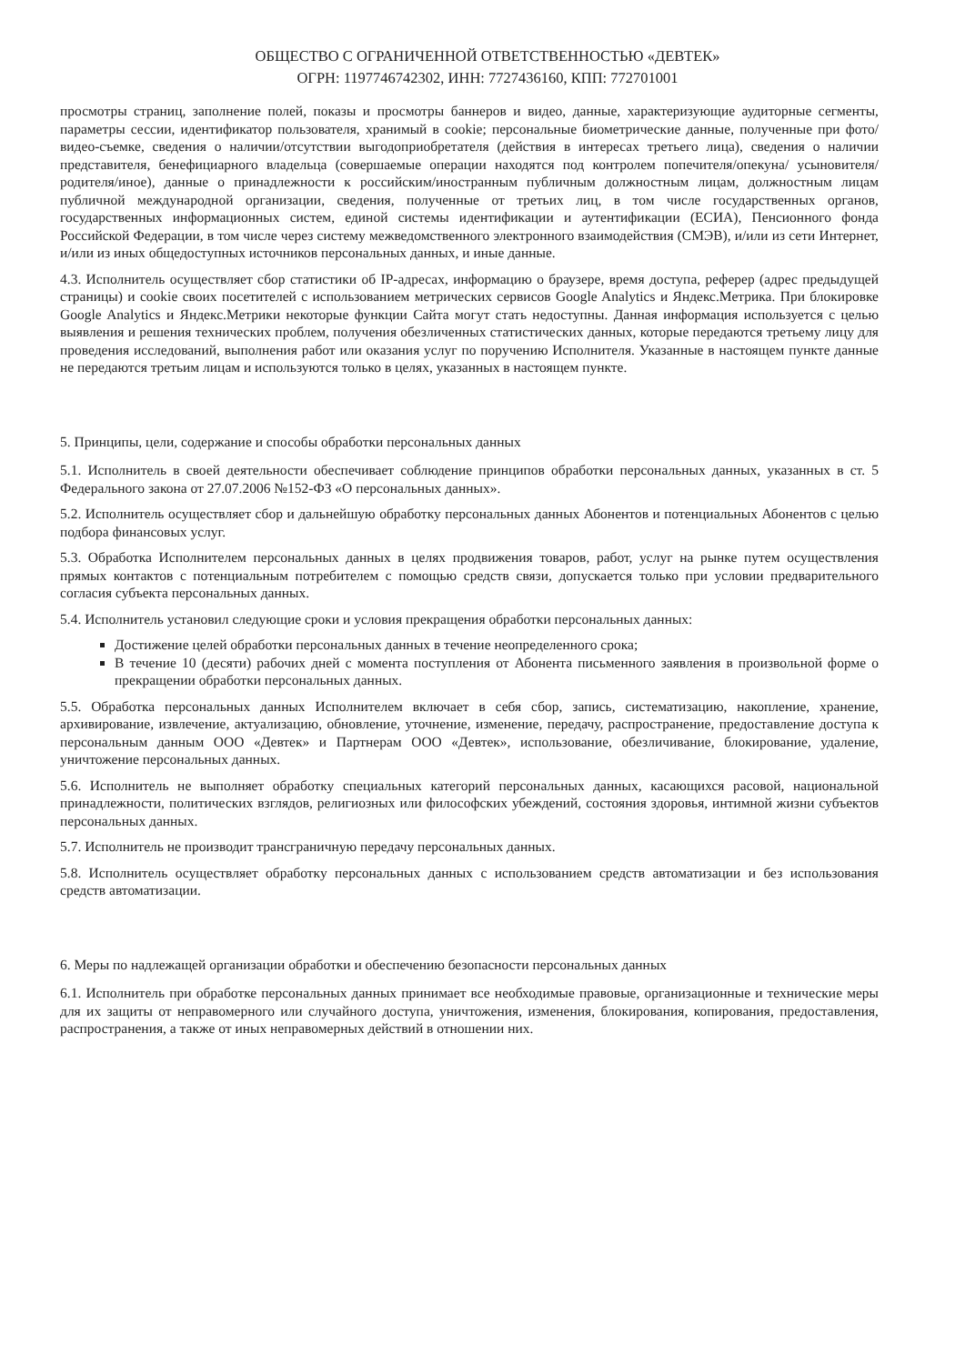ОБЩЕСТВО С ОГРАНИЧЕННОЙ ОТВЕТСТВЕННОСТЬЮ «ДЕВТЕК»
ОГРН: 1197746742302, ИНН: 7727436160, КПП: 772701001
просмотры страниц, заполнение полей, показы и просмотры баннеров и видео, данные, характеризующие аудиторные сегменты, параметры сессии, идентификатор пользователя, хранимый в cookie; персональные биометрические данные, полученные при фото/видео-съемке, сведения о наличии/отсутствии выгодоприобретателя (действия в интересах третьего лица), сведения о наличии представителя, бенефициарного владельца (совершаемые операции находятся под контролем попечителя/опекуна/ усыновителя/родителя/иное), данные о принадлежности к российским/иностранным публичным должностным лицам, должностным лицам публичной международной организации, сведения, полученные от третьих лиц, в том числе государственных органов, государственных информационных систем, единой системы идентификации и аутентификации (ЕСИА), Пенсионного фонда Российской Федерации, в том числе через систему межведомственного электронного взаимодействия (СМЭВ), и/или из сети Интернет, и/или из иных общедоступных источников персональных данных, и иные данные.
4.3. Исполнитель осуществляет сбор статистики об IP-адресах, информацию о браузере, время доступа, реферер (адрес предыдущей страницы) и cookie своих посетителей с использованием метрических сервисов Google Analytics и Яндекс.Метрика. При блокировке Google Analytics и Яндекс.Метрики некоторые функции Сайта могут стать недоступны. Данная информация используется с целью выявления и решения технических проблем, получения обезличенных статистических данных, которые передаются третьему лицу для проведения исследований, выполнения работ или оказания услуг по поручению Исполнителя. Указанные в настоящем пункте данные не передаются третьим лицам и используются только в целях, указанных в настоящем пункте.
5. Принципы, цели, содержание и способы обработки персональных данных
5.1. Исполнитель в своей деятельности обеспечивает соблюдение принципов обработки персональных данных, указанных в ст. 5 Федерального закона от 27.07.2006 №152-ФЗ «О персональных данных».
5.2. Исполнитель осуществляет сбор и дальнейшую обработку персональных данных Абонентов и потенциальных Абонентов с целью подбора финансовых услуг.
5.3. Обработка Исполнителем персональных данных в целях продвижения товаров, работ, услуг на рынке путем осуществления прямых контактов с потенциальным потребителем с помощью средств связи, допускается только при условии предварительного согласия субъекта персональных данных.
5.4. Исполнитель установил следующие сроки и условия прекращения обработки персональных данных:
Достижение целей обработки персональных данных в течение неопределенного срока;
В течение 10 (десяти) рабочих дней с момента поступления от Абонента письменного заявления в произвольной форме о прекращении обработки персональных данных.
5.5. Обработка персональных данных Исполнителем включает в себя сбор, запись, систематизацию, накопление, хранение, архивирование, извлечение, актуализацию, обновление, уточнение, изменение, передачу, распространение, предоставление доступа к персональным данным ООО «Девтек» и Партнерам ООО «Девтек», использование, обезличивание, блокирование, удаление, уничтожение персональных данных.
5.6. Исполнитель не выполняет обработку специальных категорий персональных данных, касающихся расовой, национальной принадлежности, политических взглядов, религиозных или философских убеждений, состояния здоровья, интимной жизни субъектов персональных данных.
5.7. Исполнитель не производит трансграничную передачу персональных данных.
5.8. Исполнитель осуществляет обработку персональных данных с использованием средств автоматизации и без использования средств автоматизации.
6. Меры по надлежащей организации обработки и обеспечению безопасности персональных данных
6.1. Исполнитель при обработке персональных данных принимает все необходимые правовые, организационные и технические меры для их защиты от неправомерного или случайного доступа, уничтожения, изменения, блокирования, копирования, предоставления, распространения, а также от иных неправомерных действий в отношении них.